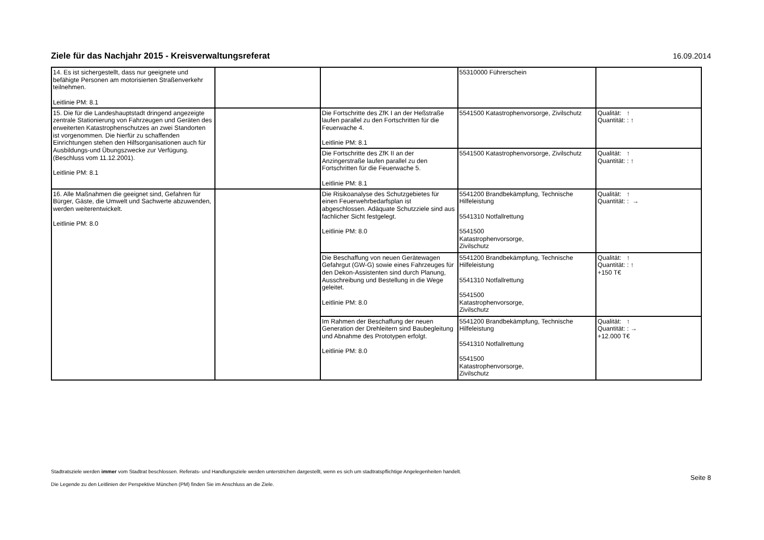Ziele für das Nachjahr 2015 - Kreisverwaltungsreferat
16.09.2014
| 14. Es ist sichergestellt, dass nur geeignete und befähigte Personen am motorisierten Straßenverkehr teilnehmen. Leitlinie PM: 8.1 | | | 55310000 Führerschein | |
| 15. Die für die Landeshauptstadt dringend angezeigte zentrale Stationierung von Fahrzeugen und Geräten des erweiterten Katastrophenschutzes an zwei Standorten ist vorgenommen. Die hierfür zu schaffenden Einrichtungen stehen den Hilfsorganisationen auch für Ausbildungs-und Übungszwecke zur Verfügung. (Beschluss vom 11.12.2001). Leitlinie PM: 8.1 | | Die Fortschritte des ZfK I an der Heßstraße laufen parallel zu den Fortschritten für die Feuerwache 4. Leitlinie PM: 8.1 | 5541500 Katastrophenvorsorge, Zivilschutz | Qualität: ↑ Quantität: : ↑ |
| | | Die Fortschritte des ZfK II an der Anzingerstraße laufen parallel zu den Fortschritten für die Feuerwache 5. Leitlinie PM: 8.1 | 5541500 Katastrophenvorsorge, Zivilschutz | Qualität: ↑ Quantität: : ↑ |
| 16. Alle Maßnahmen die geeignet sind, Gefahren für Bürger, Gäste, die Umwelt und Sachwerte abzuwenden, werden weiterentwickelt. Leitlinie PM: 8.0 | | Die Risikoanalyse des Schutzgebietes für einen Feuerwehrbedarfsplan ist abgeschlossen. Adäquate Schutzziele sind aus fachlicher Sicht festgelegt. Leitlinie PM: 8.0 | 5541200 Brandbekämpfung, Technische Hilfeleistung 5541310 Notfallrettung 5541500 Katastrophenvorsorge, Zivilschutz | Qualität: ↑ Quantität: : → |
| | | Die Beschaffung von neuen Gerätewagen Gefahrgut (GW-G) sowie eines Fahrzeuges für den Dekon-Assistenten sind durch Planung, Ausschreibung und Bestellung in die Wege geleitet. Leitlinie PM: 8.0 | 5541200 Brandbekämpfung, Technische Hilfeleistung 5541310 Notfallrettung 5541500 Katastrophenvorsorge, Zivilschutz | Qualität: ↑ Quantität: : ↑ +150 T€ |
| | | Im Rahmen der Beschaffung der neuen Generation der Drehleitern sind Baubegleitung und Abnahme des Prototypen erfolgt. Leitlinie PM: 8.0 | 5541200 Brandbekämpfung, Technische Hilfeleistung 5541310 Notfallrettung 5541500 Katastrophenvorsorge, Zivilschutz | Qualität: ↑ Quantität: : → +12.000 T€ |
Stadtratsziele werden immer vom Stadtrat beschlossen. Referats- und Handlungsziele werden unterstrichen dargestellt, wenn es sich um stadtratspflichtige Angelegenheiten handelt.
Die Legende zu den Leitlinien der Perspektive München (PM) finden Sie im Anschluss an die Ziele.
Seite 8